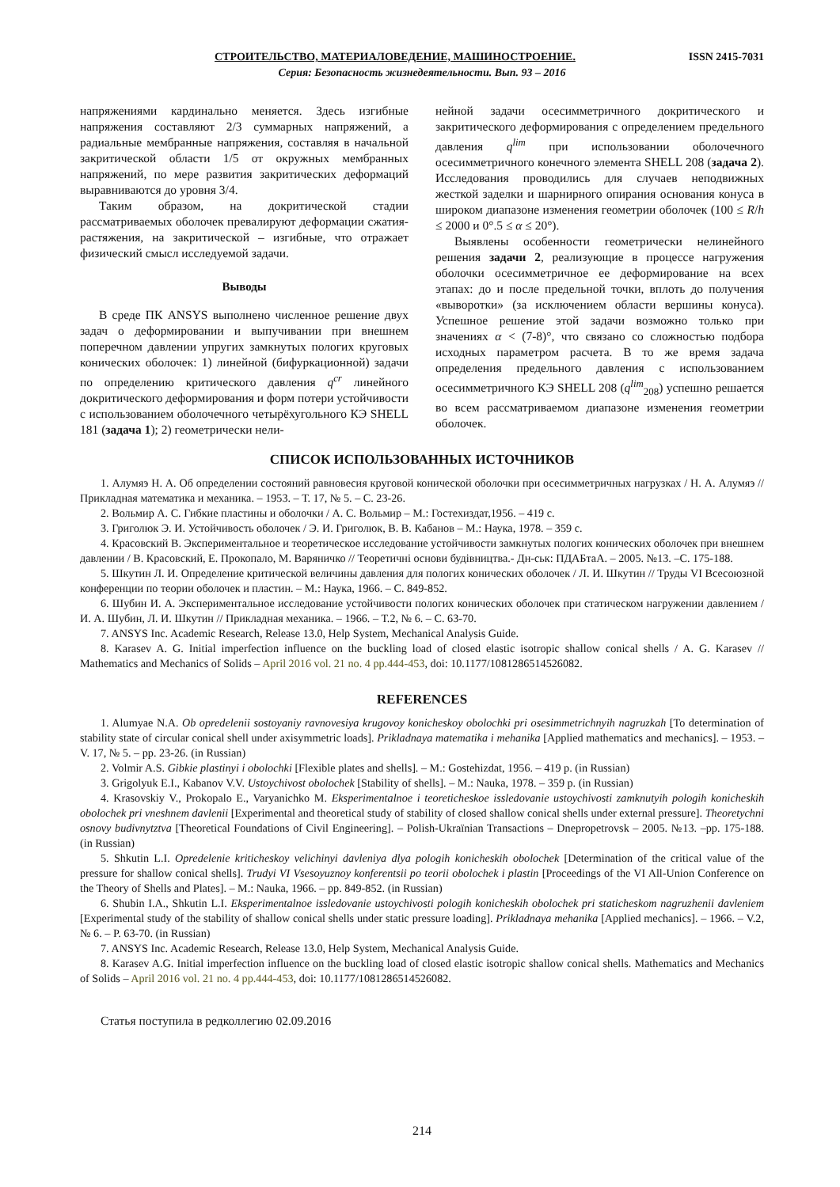СТРОИТЕЛЬСТВО, МАТЕРИАЛОВЕДЕНИЕ, МАШИНОСТРОЕНИЕ. ISSN 2415-7031
Серия: Безопасность жизнедеятельности. Вып. 93 – 2016
напряжениями кардинально меняется. Здесь изгибные напряжения составляют 2/3 суммарных напряжений, а радиальные мембранные напряжения, составляя в начальной закритической области 1/5 от окружных мембранных напряжений, по мере развития закритических деформаций выравниваются до уровня 3/4.
Таким образом, на докритической стадии рассматриваемых оболочек превалируют деформации сжатия-растяжения, на закритической – изгибные, что отражает физический смысл исследуемой задачи.
Выводы
В среде ПК ANSYS выполнено численное решение двух задач о деформировании и выпучивании при внешнем поперечном давлении упругих замкнутых пологих круговых конических оболочек: 1) линейной (бифуркационной) задачи по определению критического давления q<sup>cr</sup> линейного докритического деформирования и форм потери устойчивости с использованием оболочечного четырёхугольного КЭ SHELL 181 (задача 1); 2) геометрически нели-
нейной задачи осесимметричного докритического и закритического деформирования с определением предельного давления q<sup>lim</sup> при использовании оболочечного осесимметричного конечного элемента SHELL 208 (задача 2). Исследования проводились для случаев неподвижных жесткой заделки и шарнирного опирания основания конуса в широком диапазоне изменения геометрии оболочек (100 ≤ R/h ≤ 2000 и 0°.5 ≤ α ≤ 20°).
Выявлены особенности геометрически нелинейного решения задачи 2, реализующие в процессе нагружения оболочки осесимметричное ее деформирование на всех этапах: до и после предельной точки, вплоть до получения «выворотки» (за исключением области вершины конуса). Успешное решение этой задачи возможно только при значениях α < (7-8)°, что связано со сложностью подбора исходных параметром расчета. В то же время задача определения предельного давления с использованием осесимметричного КЭ SHELL 208 (q<sup>lim</sup><sub>208</sub>) успешно решается во всем рассматриваемом диапазоне изменения геометрии оболочек.
СПИСОК ИСПОЛЬЗОВАННЫХ ИСТОЧНИКОВ
1. Алумяэ Н. А. Об определении состояний равновесия круговой конической оболочки при осесимметричных нагрузках / Н. А. Алумяэ // Прикладная математика и механика. – 1953. – Т. 17, № 5. – С. 23-26.
2. Вольмир А. С. Гибкие пластины и оболочки / А. С. Вольмир – М.: Гостехиздат,1956. – 419 с.
3. Григолюк Э. И. Устойчивость оболочек / Э. И. Григолюк, В. В. Кабанов – М.: Наука, 1978. – 359 с.
4. Красовский В. Экспериментальное и теоретическое исследование устойчивости замкнутых пологих конических оболочек при внешнем давлении / В. Красовский, Е. Прокопало, М. Варяничко // Теоретичні основи будівництва.- Дн-ськ: ПДАБтаА. – 2005. №13. –С. 175-188.
5. Шкутин Л. И. Определение критической величины давления для пологих конических оболочек / Л. И. Шкутин // Труды VI Всесоюзной конференции по теории оболочек и пластин. – М.: Наука, 1966. – С. 849-852.
6. Шубин И. А. Экспериментальное исследование устойчивости пологих конических оболочек при статическом нагружении давлением / И. А. Шубин, Л. И. Шкутин // Прикладная механика. – 1966. – Т.2, № 6. – С. 63-70.
7. ANSYS Inc. Academic Research, Release 13.0, Help System, Mechanical Analysis Guide.
8. Karasev A. G. Initial imperfection influence on the buckling load of closed elastic isotropic shallow conical shells / A. G. Karasev // Mathematics and Mechanics of Solids – April 2016 vol. 21 no. 4 pp.444-453, doi: 10.1177/1081286514526082.
REFERENCES
1. Alumyae N.A. Ob opredelenii sostoyaniy ravnovesiya krugovoy konicheskoy obolochki pri osesimmetrichnyih nagruzkah [To determination of stability state of circular conical shell under axisymmetric loads]. Prikladnaya matematika i mehanika [Applied mathematics and mechanics]. – 1953. – V. 17, № 5. – pp. 23-26. (in Russian)
2. Volmir A.S. Gibkie plastinyi i obolochki [Flexible plates and shells]. – M.: Gostehizdat, 1956. – 419 p. (in Russian)
3. Grigolyuk E.I., Kabanov V.V. Ustoychivost obolochek [Stability of shells]. – M.: Nauka, 1978. – 359 p. (in Russian)
4. Krasovskiy V., Prokopalo E., Varyanichko M. Eksperimentalnoe i teoreticheskoe issledovanie ustoychivosti zamknutyih pologih konicheskih obolochek pri vneshnem davlenii [Experimental and theoretical study of stability of closed shallow conical shells under external pressure]. Theoretychni osnovy budivnytztva [Theoretical Foundations of Civil Engineering]. – Polish-Ukraïnian Transactions – Dnepropetrovsk – 2005. №13. –pp. 175-188. (in Russian)
5. Shkutin L.I. Opredelenie kriticheskoy velichinyi davleniya dlya pologih konicheskih obolochek [Determination of the critical value of the pressure for shallow conical shells]. Trudyi VI Vsesoyuznoy konferentsii po teorii obolochek i plastin [Proceedings of the VI All-Union Conference on the Theory of Shells and Plates]. – M.: Nauka, 1966. – pp. 849-852. (in Russian)
6. Shubin I.A., Shkutin L.I. Eksperimentalnoe issledovanie ustoychivosti pologih konicheskih obolochek pri staticheskom nagruzhenii davleniem [Experimental study of the stability of shallow conical shells under static pressure loading]. Prikladnaya mehanika [Applied mechanics]. – 1966. – V.2, № 6. – P. 63-70. (in Russian)
7. ANSYS Inc. Academic Research, Release 13.0, Help System, Mechanical Analysis Guide.
8. Karasev A.G. Initial imperfection influence on the buckling load of closed elastic isotropic shallow conical shells. Mathematics and Mechanics of Solids – April 2016 vol. 21 no. 4 pp.444-453, doi: 10.1177/1081286514526082.
Статья поступила в редколлегию 02.09.2016
214